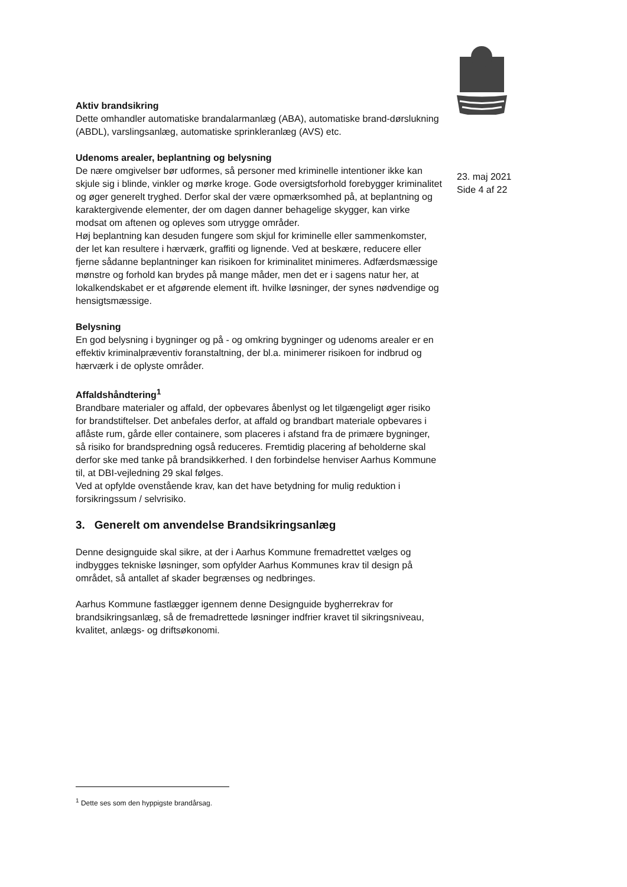Aktiv brandsikring
Dette omhandler automatiske brandalarmanlæg (ABA), automatiske brand-dørslukning (ABDL), varslingsanlæg, automatiske sprinkleranlæg (AVS) etc.
Udenoms arealer, beplantning og belysning
De nære omgivelser bør udformes, så personer med kriminelle intentioner ikke kan skjule sig i blinde, vinkler og mørke kroge. Gode oversigtsforhold forebygger kriminalitet og øger generelt tryghed. Derfor skal der være opmærksomhed på, at beplantning og karaktergivende elementer, der om dagen danner behagelige skygger, kan virke modsat om aftenen og opleves som utrygge områder.
Høj beplantning kan desuden fungere som skjul for kriminelle eller sammenkomster, der let kan resultere i hærværk, graffiti og lignende. Ved at beskære, reducere eller fjerne sådanne beplantninger kan risikoen for kriminalitet minimeres. Adfærdsmæssige mønstre og forhold kan brydes på mange måder, men det er i sagens natur her, at lokalkendskabet er et afgørende element ift. hvilke løsninger, der synes nødvendige og hensigtsmæssige.
Belysning
En god belysning i bygninger og på - og omkring bygninger og udenoms arealer er en effektiv kriminalpræventiv foranstaltning, der bl.a. minimerer risikoen for indbrud og hærværk i de oplyste områder.
Affaldshåndtering<sup>1</sup>
Brandbare materialer og affald, der opbevares åbenlyst og let tilgængeligt øger risiko for brandstiftelser. Det anbefales derfor, at affald og brandbart materiale opbevares i aflåste rum, gårde eller containere, som placeres i afstand fra de primære bygninger, så risiko for brandspredning også reduceres. Fremtidig placering af beholderne skal derfor ske med tanke på brandsikkerhed. I den forbindelse henviser Aarhus Kommune til, at DBI-vejledning 29 skal følges.
Ved at opfylde ovenstående krav, kan det have betydning for mulig reduktion i forsikringssum / selvrisiko.
3. Generelt om anvendelse Brandsikringsanlæg
Denne designguide skal sikre, at der i Aarhus Kommune fremadrettet vælges og indbygges tekniske løsninger, som opfylder Aarhus Kommunes krav til design på området, så antallet af skader begrænses og nedbringes.
Aarhus Kommune fastlægger igennem denne Designguide bygherrekrav for brandsikringsanlæg, så de fremadrettede løsninger indfrier kravet til sikringsniveau, kvalitet, anlægs- og driftsøkonomi.
23. maj 2021
Side 4 af 22
<sup>1</sup> Dette ses som den hyppigste brandårsag.